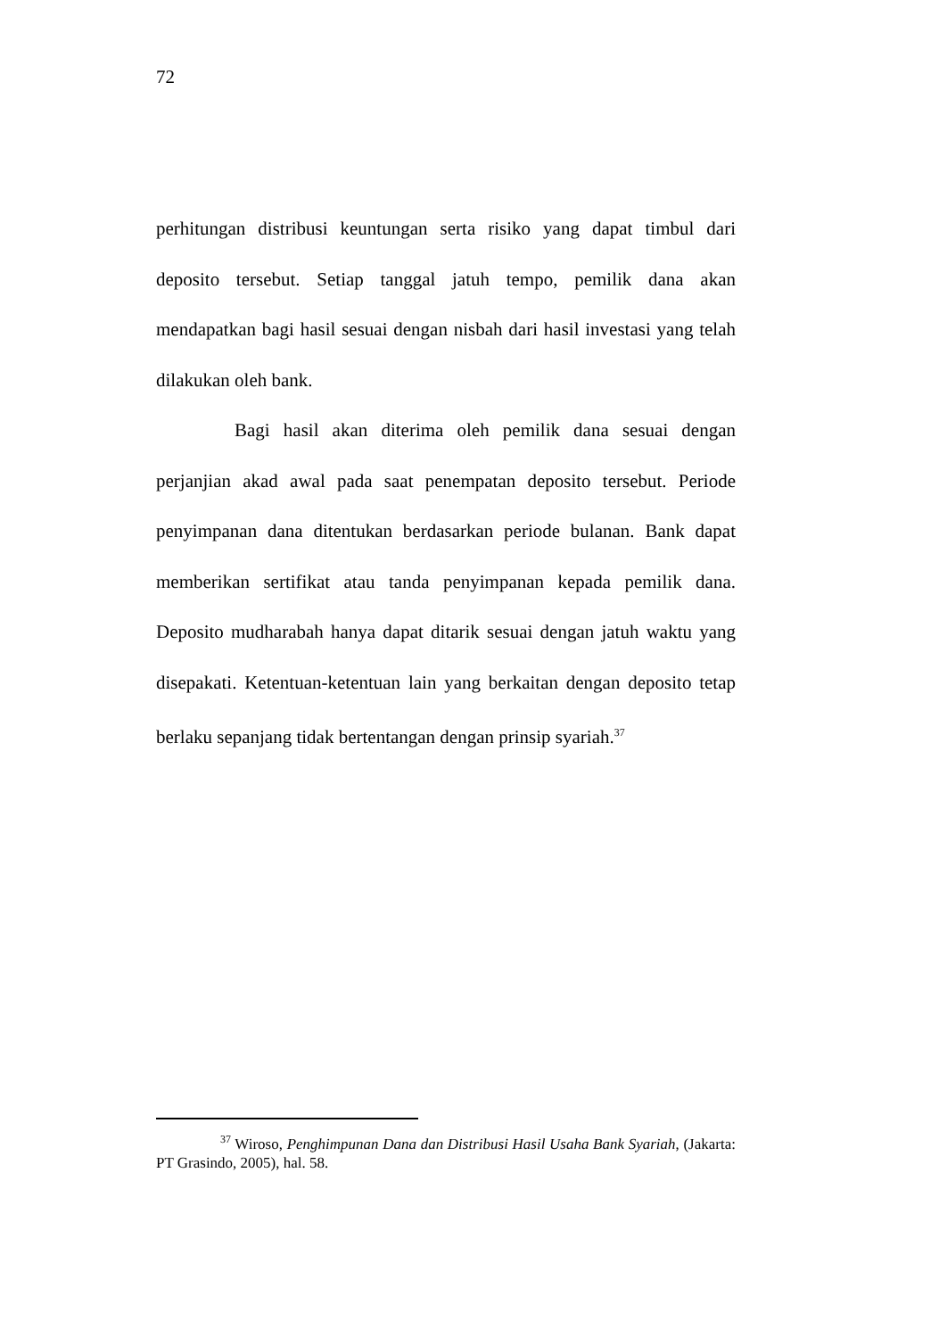72
perhitungan distribusi keuntungan serta risiko yang dapat timbul dari deposito tersebut. Setiap tanggal jatuh tempo, pemilik dana akan mendapatkan bagi hasil sesuai dengan nisbah dari hasil investasi yang telah dilakukan oleh bank.
Bagi hasil akan diterima oleh pemilik dana sesuai dengan perjanjian akad awal pada saat penempatan deposito tersebut. Periode penyimpanan dana ditentukan berdasarkan periode bulanan. Bank dapat memberikan sertifikat atau tanda penyimpanan kepada pemilik dana. Deposito mudharabah hanya dapat ditarik sesuai dengan jatuh waktu yang disepakati. Ketentuan-ketentuan lain yang berkaitan dengan deposito tetap berlaku sepanjang tidak bertentangan dengan prinsip syariah.<sup>37</sup>
<sup>37</sup> Wiroso, Penghimpunan Dana dan Distribusi Hasil Usaha Bank Syariah, (Jakarta: PT Grasindo, 2005), hal. 58.